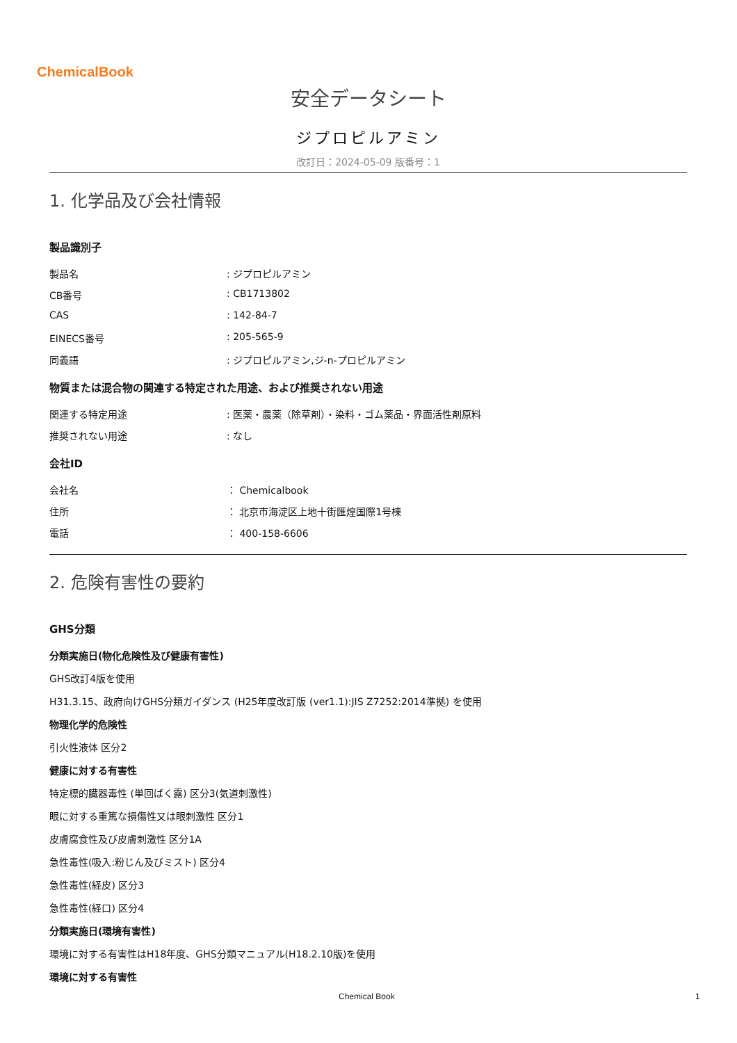ChemicalBook
安全データシート
ジプロピルアミン
改訂日：2024-05-09 版番号：1
1. 化学品及び会社情報
製品識別子
製品名 : ジプロピルアミン
CB番号 : CB1713802
CAS : 142-84-7
EINECS番号 : 205-565-9
同義語 : ジプロピルアミン,ジ-n-プロピルアミン
物質または混合物の関連する特定された用途、および推奨されない用途
関連する特定用途 : 医薬・農薬（除草剤）・染料・ゴム薬品・界面活性剤原料
推奨されない用途 : なし
会社ID
会社名 ： Chemicalbook
住所 ： 北京市海淀区上地十街匯煌国際1号棟
電話 ： 400-158-6606
2. 危険有害性の要約
GHS分類
分類実施日(物化危険性及び健康有害性)
GHS改訂4版を使用
H31.3.15、政府向けGHS分類ガイダンス (H25年度改訂版 (ver1.1):JIS Z7252:2014準拠) を使用
物理化学的危険性
引火性液体 区分2
健康に対する有害性
特定標的臓器毒性 (単回ばく露) 区分3(気道刺激性)
眼に対する重篤な損傷性又は眼刺激性 区分1
皮膚腐食性及び皮膚刺激性 区分1A
急性毒性(吸入:粉じん及びミスト) 区分4
急性毒性(経皮) 区分3
急性毒性(経口) 区分4
分類実施日(環境有害性)
環境に対する有害性はH18年度、GHS分類マニュアル(H18.2.10版)を使用
環境に対する有害性
Chemical Book 1